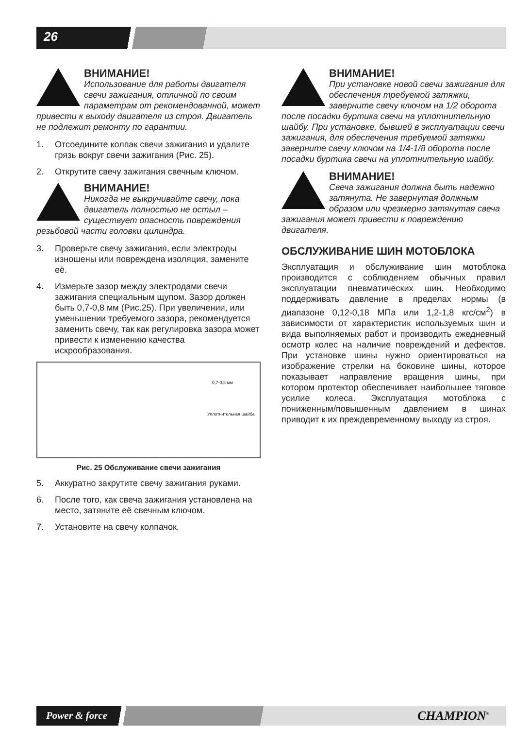26
ВНИМАНИЕ!
Использование для работы двигателя свечи зажигания, отличной по своим параметрам от рекомендованной, может привести к выходу двигателя из строя. Двигатель не подлежит ремонту по гарантии.
1. Отсоедините колпак свечи зажигания и удалите грязь вокруг свечи зажигания (Рис. 25).
2. Открутите свечу зажигания свечным ключом.
ВНИМАНИЕ!
Никогда не выкручивайте свечу, пока двигатель полностью не остыл – существует опасность повреждения резьбовой части головки цилиндра.
3. Проверьте свечу зажигания, если электроды изношены или повреждена изоляция, замените её.
4. Измерьте зазор между электродами свечи зажигания специальным щупом. Зазор должен быть 0,7-0,8 мм (Рис.25). При увеличении, или уменьшении требуемого зазора, рекомендуется заменить свечу, так как регулировка зазора может привести к изменению качества искрообразования.
0,7-0,8 мм
Уплотнительная шайба
Рис. 25 Обслуживание свечи зажигания
5. Аккуратно закрутите свечу зажигания руками.
6. После того, как свеча зажигания установлена на место, затяните её свечным ключом.
7. Установите на свечу колпачок.
ВНИМАНИЕ!
При установке новой свечи зажигания для обеспечения требуемой затяжки, заверните свечу ключом на 1/2 оборота после посадки буртика свечи на уплотнительную шайбу. При установке, бывшей в эксплуатации свечи зажигания, для обеспечения требуемой затяжки заверните свечу ключом на 1/4-1/8 оборота после посадки буртика свечи на уплотнительную шайбу.
ВНИМАНИЕ!
Свеча зажигания должна быть надежно затянута. Не завернутая должным образом или чрезмерно затянутая свеча зажигания может привести к повреждению двигателя.
ОБСЛУЖИВАНИЕ ШИН МОТОБЛОКА
Эксплуатация и обслуживание шин мотоблока производится с соблюдением обычных правил эксплуатации пневматических шин. Необходимо поддерживать давление в пределах нормы (в диапазоне 0,12-0,18 МПа или 1,2-1,8 кгс/см<sup>2</sup>) в зависимости от характеристик используемых шин и вида выполняемых работ и производить ежедневный осмотр колес на наличие повреждений и дефектов. При установке шины нужно ориентироваться на изображение стрелки на боковине шины, которое показывает направление вращения шины, при котором протектор обеспечивает наибольшее тяговое усилие колеса. Эксплуатация мотоблока с пониженным/повышенным давлением в шинах приводит к их преждевременному выходу из строя.
Power & force CHAMPION<sup>®</sup>